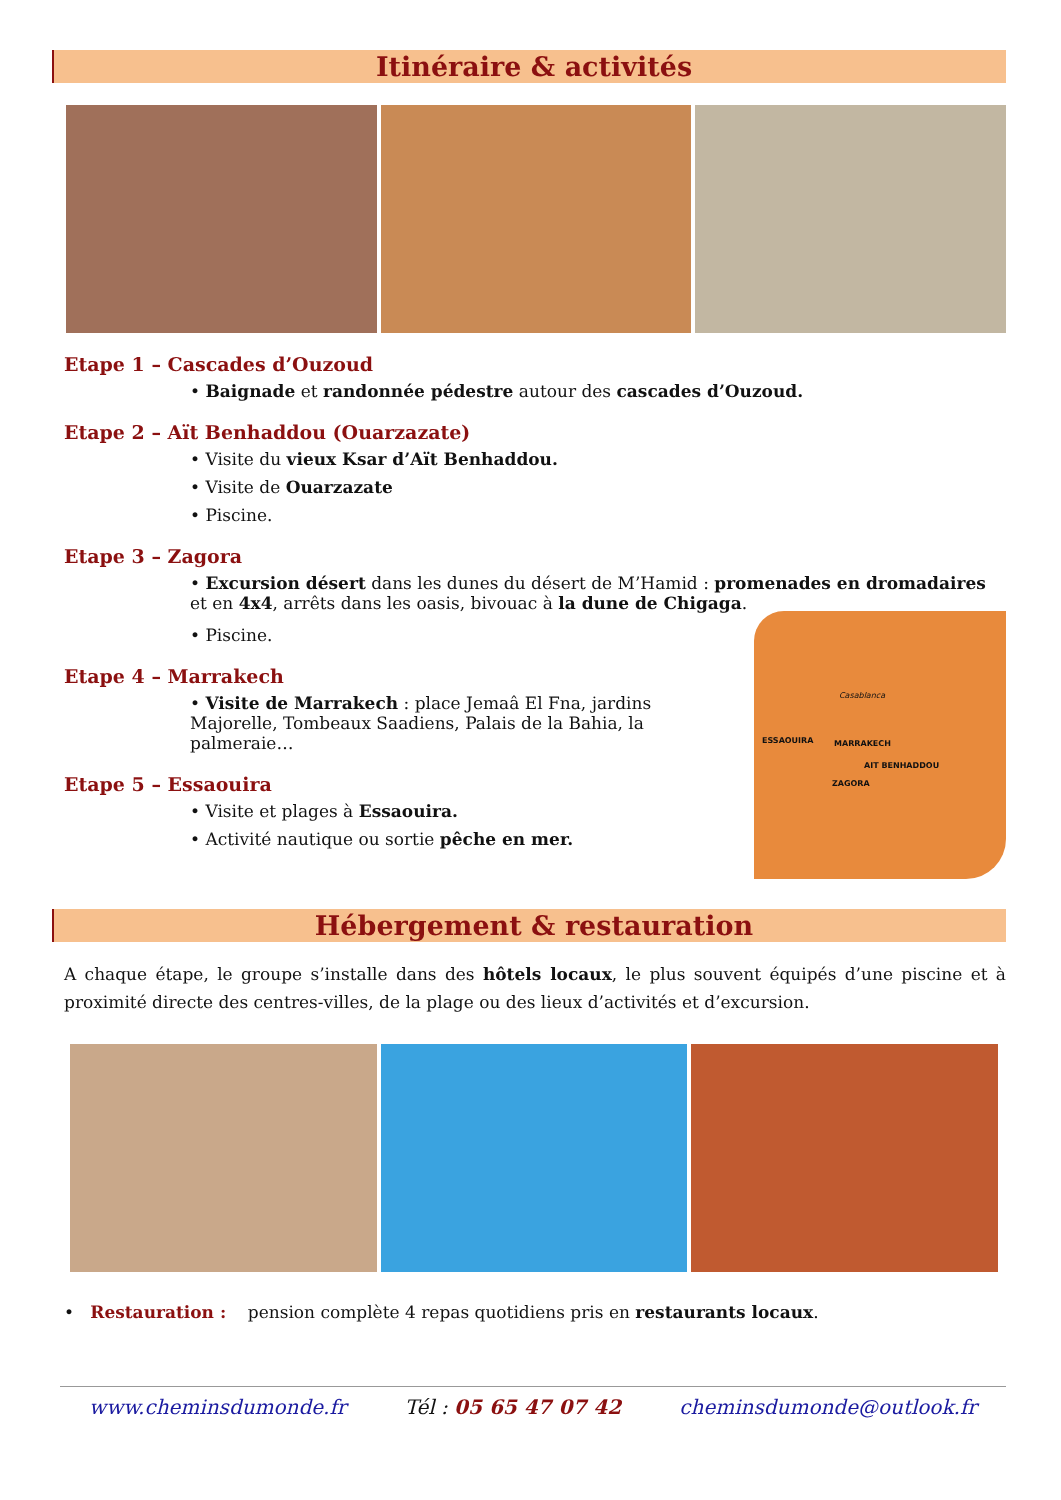Itinéraire & activités
Etape 1 – Cascades d’Ouzoud
• Baignade et randonnée pédestre autour des cascades d’Ouzoud.
Etape 2 – Aït Benhaddou (Ouarzazate)
• Visite du vieux Ksar d’Aït Benhaddou.
• Visite de Ouarzazate
• Piscine.
Etape 3 – Zagora
• Excursion désert dans les dunes du désert de M’Hamid : promenades en dromadaires et en 4x4, arrêts dans les oasis, bivouac à la dune de Chigaga.
• Piscine.
Etape 4 – Marrakech
• Visite de Marrakech : place Jemaâ El Fna, jardins Majorelle, Tombeaux Saadiens, Palais de la Bahia, la palmeraie…
Etape 5 – Essaouira
• Visite et plages à Essaouira.
• Activité nautique ou sortie pêche en mer.
Casablanca
ESSAOUIRA MARRAKECH
AIT BENHADDOU
ZAGORA
Hébergement & restauration
A chaque étape, le groupe s’installe dans des hôtels locaux, le plus souvent équipés d’une piscine et à proximité directe des centres-villes, de la plage ou des lieux d’activités et d’excursion.
• Restauration : pension complète 4 repas quotidiens pris en restaurants locaux.
www.cheminsdumonde.fr Tél : 05 65 47 07 42 cheminsdumonde@outlook.fr